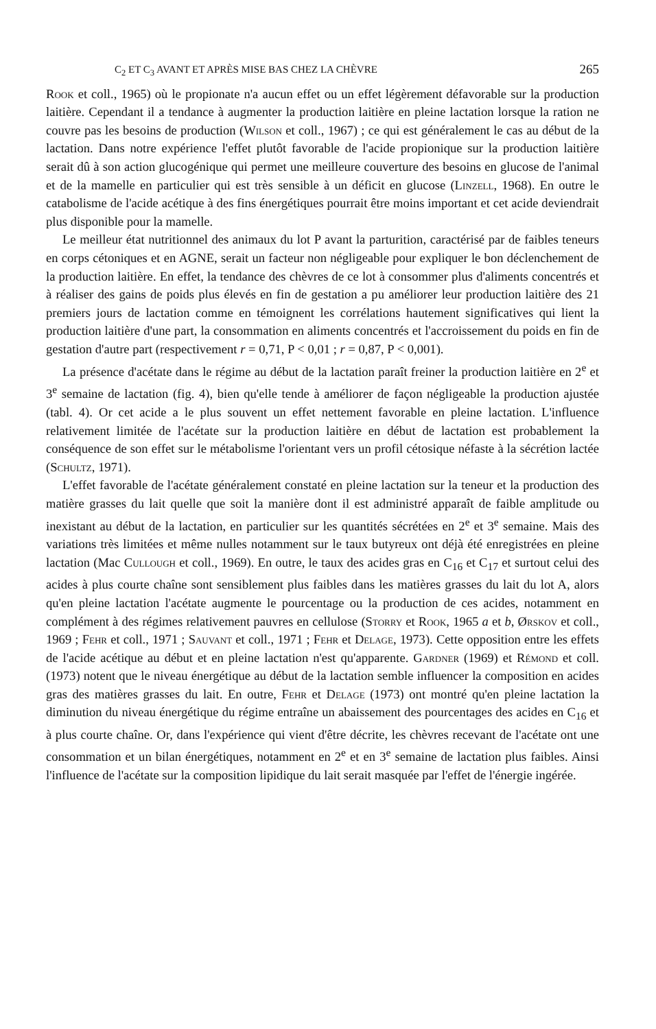C<sub>2</sub> ET C<sub>3</sub> AVANT ET APRÈS MISE BAS CHEZ LA CHÈVRE 265
Rook et coll., 1965) où le propionate n'a aucun effet ou un effet légèrement défavorable sur la production laitière. Cependant il a tendance à augmenter la production laitière en pleine lactation lorsque la ration ne couvre pas les besoins de production (Wilson et coll., 1967) ; ce qui est généralement le cas au début de la lactation. Dans notre expérience l'effet plutôt favorable de l'acide propionique sur la production laitière serait dû à son action glucogénique qui permet une meilleure couverture des besoins en glucose de l'animal et de la mamelle en particulier qui est très sensible à un déficit en glucose (Linzell, 1968). En outre le catabolisme de l'acide acétique à des fins énergétiques pourrait être moins important et cet acide deviendrait plus disponible pour la mamelle.
Le meilleur état nutritionnel des animaux du lot P avant la parturition, caractérisé par de faibles teneurs en corps cétoniques et en AGNE, serait un facteur non négligeable pour expliquer le bon déclenchement de la production laitière. En effet, la tendance des chèvres de ce lot à consommer plus d'aliments concentrés et à réaliser des gains de poids plus élevés en fin de gestation a pu améliorer leur production laitière des 21 premiers jours de lactation comme en témoignent les corrélations hautement significatives qui lient la production laitière d'une part, la consommation en aliments concentrés et l'accroissement du poids en fin de gestation d'autre part (respectivement r = 0,71, P < 0,01 ; r = 0,87, P < 0,001).
La présence d'acétate dans le régime au début de la lactation paraît freiner la production laitière en 2<sup>e</sup> et 3<sup>e</sup> semaine de lactation (fig. 4), bien qu'elle tende à améliorer de façon négligeable la production ajustée (tabl. 4). Or cet acide a le plus souvent un effet nettement favorable en pleine lactation. L'influence relativement limitée de l'acétate sur la production laitière en début de lactation est probablement la conséquence de son effet sur le métabolisme l'orientant vers un profil cétosique néfaste à la sécrétion lactée (Schultz, 1971).
L'effet favorable de l'acétate généralement constaté en pleine lactation sur la teneur et la production des matière grasses du lait quelle que soit la manière dont il est administré apparaît de faible amplitude ou inexistant au début de la lactation, en particulier sur les quantités sécrétées en 2<sup>e</sup> et 3<sup>e</sup> semaine. Mais des variations très limitées et même nulles notamment sur le taux butyreux ont déjà été enregistrées en pleine lactation (Mac Cullough et coll., 1969). En outre, le taux des acides gras en C<sub>16</sub> et C<sub>17</sub> et surtout celui des acides à plus courte chaîne sont sensiblement plus faibles dans les matières grasses du lait du lot A, alors qu'en pleine lactation l'acétate augmente le pourcentage ou la production de ces acides, notamment en complément à des régimes relativement pauvres en cellulose (Storry et Rook, 1965 a et b, Ørskov et coll., 1969 ; Fehr et coll., 1971 ; Sauvant et coll., 1971 ; Fehr et Delage, 1973). Cette opposition entre les effets de l'acide acétique au début et en pleine lactation n'est qu'apparente. Gardner (1969) et Rémond et coll. (1973) notent que le niveau énergétique au début de la lactation semble influencer la composition en acides gras des matières grasses du lait. En outre, Fehr et Delage (1973) ont montré qu'en pleine lactation la diminution du niveau énergétique du régime entraîne un abaissement des pourcentages des acides en C<sub>16</sub> et à plus courte chaîne. Or, dans l'expérience qui vient d'être décrite, les chèvres recevant de l'acétate ont une consommation et un bilan énergétiques, notamment en 2<sup>e</sup> et en 3<sup>e</sup> semaine de lactation plus faibles. Ainsi l'influence de l'acétate sur la composition lipidique du lait serait masquée par l'effet de l'énergie ingérée.